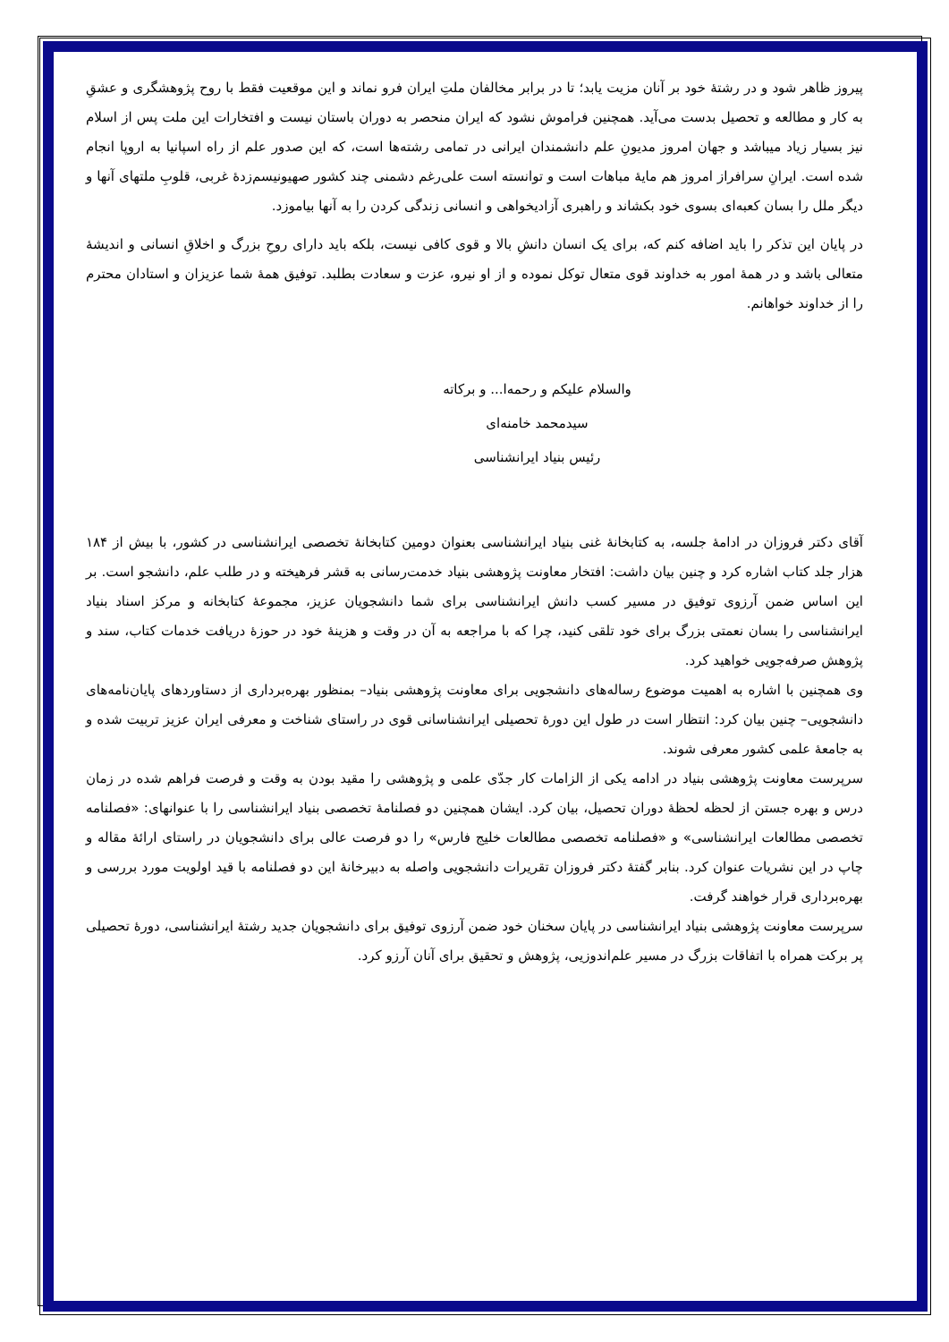پیروز ظاهر شود و در رشتهٔ خود بر آنان مزیت یابد؛ تا در برابر مخالفان ملتِ ایران فرو نماند و این موقعیت فقط با روح پژوهشگری و عشقِ به کار و مطالعه و تحصیل بدست می‌آید. همچنین فراموش نشود که ایران منحصر به دوران باستان نیست و افتخارات این ملت پس از اسلام نیز بسیار زیاد میباشد و جهان امروز مدیونِ علم دانشمندان ایرانی در تمامی رشته‌ها است، که این صدور علم از راه اسپانیا به اروپا انجام شده است. ایرانِ سرافراز امروز هم مایهٔ مباهات است و توانسته است علی‌رغم دشمنی چند کشور صهیونیسم‌زدهٔ غربی، قلوبِ ملتهای آنها و دیگر ملل را بسان کعبه‌ای بسوی خود بکشاند و راهبری آزادیخواهی و انسانی زندگی کردن را به آنها بیاموزد.
در پایان این تذکر را باید اضافه کنم که، برای یک انسان دانشِ بالا و قوی کافی نیست، بلکه باید دارای روحِ بزرگ و اخلاقِ انسانی و اندیشهٔ متعالی باشد و در همهٔ امور به خداوند قوی متعال توکل نموده و از او نیرو، عزت و سعادت بطلبد. توفیق همهٔ شما عزیزان و استادان محترم را از خداوند خواهانم.
والسلام علیکم و رحمه‌ا... و برکاته
سیدمحمد خامنه‌ای
رئیس بنیاد ایرانشناسی
آقای دکتر فروزان در ادامهٔ جلسه، به کتابخانهٔ غنی بنیاد ایرانشناسی بعنوان دومین کتابخانهٔ تخصصی ایرانشناسی در کشور، با بیش از ۱۸۴ هزار جلد کتاب اشاره کرد و چنین بیان داشت: افتخار معاونت پژوهشی بنیاد خدمت‌رسانی به قشر فرهیخته و در طلب علم، دانشجو است. بر این اساس ضمن آرزوی توفیق در مسیر کسب دانش ایرانشناسی برای شما دانشجویان عزیز، مجموعهٔ کتابخانه و مرکز اسناد بنیاد ایرانشناسی را بسان نعمتی بزرگ برای خود تلقی کنید، چرا که با مراجعه به آن در وقت و هزینهٔ خود در حوزهٔ دریافت خدمات کتاب، سند و پژوهش صرفه‌جویی خواهید کرد.
وی همچنین با اشاره به اهمیت موضوع رساله‌های دانشجویی برای معاونت پژوهشی بنیاد– بمنظور بهره‌برداری از دستاوردهای پایان‌نامه‌های دانشجویی– چنین بیان کرد: انتظار است در طول این دورهٔ تحصیلی ایرانشناسانی قوی در راستای شناخت و معرفی ایران عزیز تربیت شده و به جامعهٔ علمی کشور معرفی شوند.
سرپرست معاونت پژوهشی بنیاد در ادامه یکی از الزامات کار جدّی علمی و پژوهشی را مقید بودن به وقت و فرصت فراهم شده در زمان درس و بهره جستن از لحظه لحظهٔ دوران تحصیل، بیان کرد. ایشان همچنین دو فصلنامهٔ تخصصی بنیاد ایرانشناسی را با عنوانهای: «فصلنامه تخصصی مطالعات ایرانشناسی» و «فصلنامه تخصصی مطالعات خلیج فارس» را دو فرصت عالی برای دانشجویان در راستای ارائهٔ مقاله و چاپ در این نشریات عنوان کرد. بنابر گفتهٔ دکتر فروزان تقریرات دانشجویی واصله به دبیرخانهٔ این دو فصلنامه با قید اولویت مورد بررسی و بهره‌برداری قرار خواهند گرفت.
سرپرست معاونت پژوهشی بنیاد ایرانشناسی در پایان سخنان خود ضمن آرزوی توفیق برای دانشجویان جدید رشتهٔ ایرانشناسی، دورهٔ تحصیلی پر برکت همراه با اتفاقات بزرگ در مسیر علم‌اندوزیی، پژوهش و تحقیق برای آنان آرزو کرد.